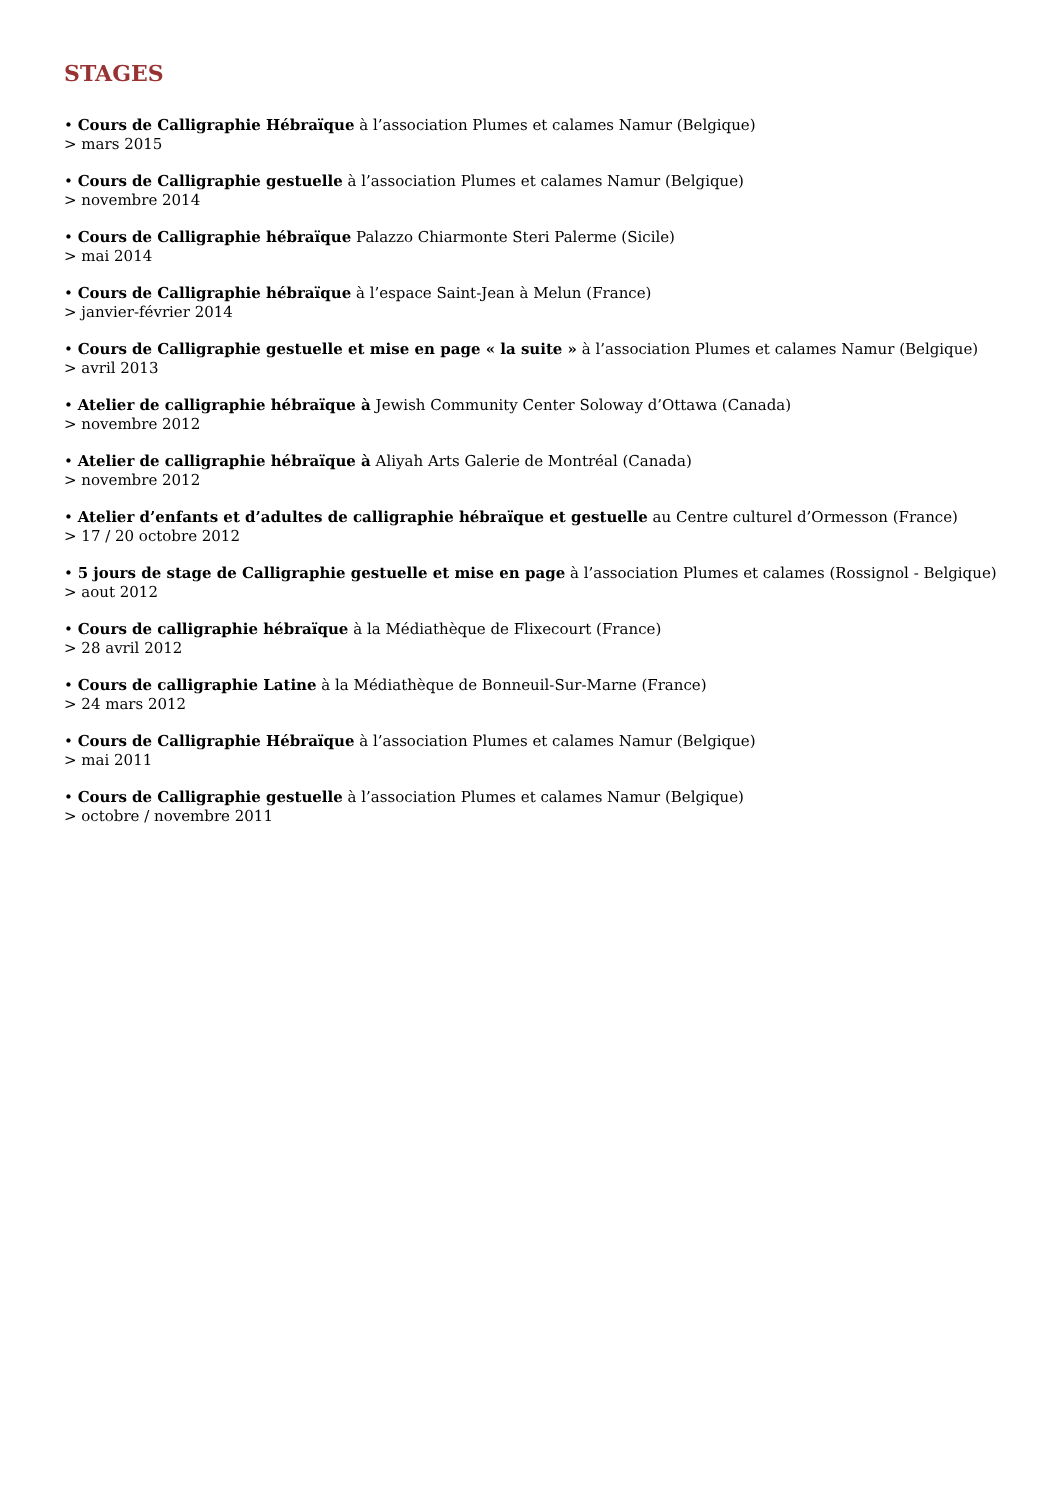STAGES
• Cours de Calligraphie Hébraïque à l’association Plumes et calames Namur (Belgique)
> mars 2015
• Cours de Calligraphie gestuelle à l’association Plumes et calames Namur (Belgique)
> novembre 2014
• Cours de Calligraphie hébraïque Palazzo Chiarmonte Steri Palerme (Sicile)
> mai 2014
• Cours de Calligraphie hébraïque à l’espace Saint-Jean à Melun (France)
> janvier-février 2014
• Cours de Calligraphie gestuelle et mise en page « la suite » à l’association Plumes et calames Namur (Belgique)
> avril 2013
• Atelier de calligraphie hébraïque à Jewish Community Center Soloway d’Ottawa (Canada)
> novembre 2012
• Atelier de calligraphie hébraïque à Aliyah Arts Galerie de Montréal (Canada)
> novembre 2012
• Atelier d’enfants et d’adultes de calligraphie hébraïque et gestuelle au Centre culturel d’Ormesson (France)
> 17 / 20 octobre 2012
• 5 jours de stage de Calligraphie gestuelle et mise en page à l’association Plumes et calames (Rossignol - Belgique)
> aout 2012
• Cours de calligraphie hébraïque à la Médiathèque de Flixecourt (France)
> 28 avril 2012
• Cours de calligraphie Latine à la Médiathèque de Bonneuil-Sur-Marne (France)
> 24 mars 2012
• Cours de Calligraphie Hébraïque à l’association Plumes et calames Namur (Belgique)
> mai 2011
• Cours de Calligraphie gestuelle à l’association Plumes et calames Namur (Belgique)
> octobre / novembre 2011